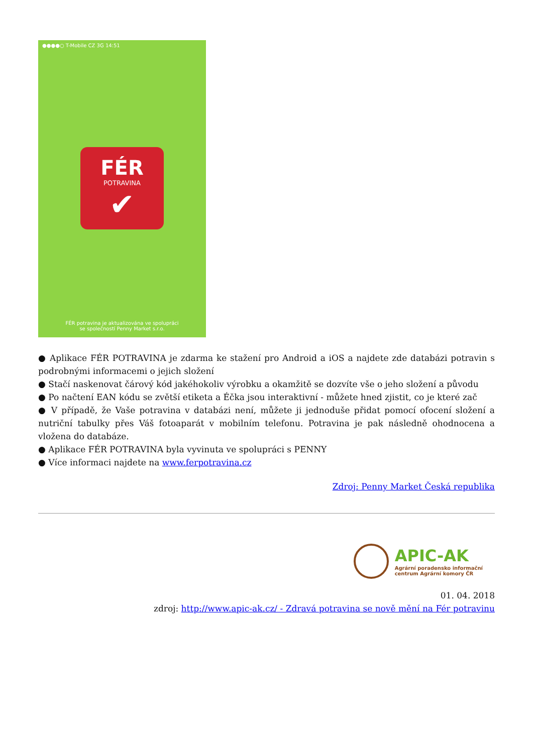●●●●○ T-Mobile CZ 3G 14:51
FÉR
POTRAVINA
✔
FÉR potravina je aktualizována ve spolupráci
se společností Penny Market s.r.o.
● Aplikace FÉR POTRAVINA je zdarma ke stažení pro Android a iOS a najdete zde databázi potravin s podrobnými informacemi o jejich složení
● Stačí naskenovat čárový kód jakéhokoliv výrobku a okamžitě se dozvíte vše o jeho složení a původu
● Po načtení EAN kódu se zvětší etiketa a Éčka jsou interaktivní - můžete hned zjistit, co je které zač
● V případě, že Vaše potravina v databázi není, můžete ji jednoduše přidat pomocí ofocení složení a nutriční tabulky přes Váš fotoaparát v mobilním telefonu. Potravina je pak následně ohodnocena a vložena do databáze.
● Aplikace FÉR POTRAVINA byla vyvinuta ve spolupráci s PENNY
● Více informaci najdete na www.ferpotravina.cz
Zdroj: Penny Market Česká republika
APIC-AK
Agrární poradensko informační
centrum Agrární komory ČR
01. 04. 2018
zdroj: http://www.apic-ak.cz/ - Zdravá potravina se nově mění na Fér potravinu